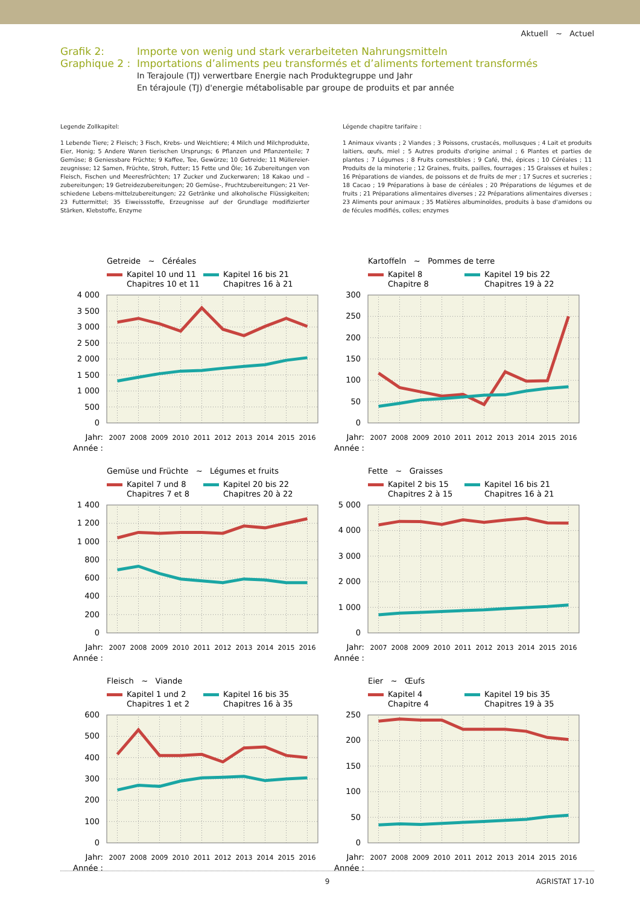Aktuell ~ Actuel
Grafik 2:
Graphique 2 :
Importe von wenig und stark verarbeiteten Nahrungsmitteln
Importations d’aliments peu transformés et d’aliments fortement transformés
In Terajoule (TJ) verwertbare Energie nach Produktegruppe und Jahr
En térajoule (TJ) d'energie métabolisable par groupe de produits et par année
Legende Zollkapitel:
1 Lebende Tiere; 2 Fleisch; 3 Fisch, Krebs- und Weichtiere; 4 Milch und Milchprodukte, Eier, Honig; 5 Andere Waren tierischen Ursprungs; 6 Pflanzen und Pflanzenteile; 7 Gemüse; 8 Geniessbare Früchte; 9 Kaffee, Tee, Gewürze; 10 Getreide; 11 Müllereier-zeugnisse; 12 Samen, Früchte, Stroh, Futter; 15 Fette und Öle; 16 Zubereitungen von Fleisch, Fischen und Meeresfrüchten; 17 Zucker und Zuckerwaren; 18 Kakao und –zubereitungen; 19 Getreidezubereitungen; 20 Gemüse-, Fruchtzubereitungen; 21 Ver-schiedene Lebens-mittelzubereitungen; 22 Getränke und alkoholische Flüssigkeiten; 23 Futtermittel; 35 Eiweissstoffe, Erzeugnisse auf der Grundlage modifizierter Stärken, Klebstoffe, Enzyme
Légende chapitre tarifaire :
1 Animaux vivants ; 2 Viandes ; 3 Poissons, crustacés, mollusques ; 4 Lait et produits laitiers, œufs, miel ; 5 Autres produits d'origine animal ; 6 Plantes et parties de plantes ; 7 Légumes ; 8 Fruits comestibles ; 9 Café, thé, épices ; 10 Céréales ; 11 Produits de la minoterie ; 12 Graines, fruits, pailles, fourrages ; 15 Graisses et huiles ; 16 Préparations de viandes, de poissons et de fruits de mer ; 17 Sucres et sucreries ; 18 Cacao ; 19 Préparations à base de céréales ; 20 Préparations de légumes et de fruits ; 21 Préparations alimentaires diverses ; 22 Préparations alimentaires diverses ; 23 Aliments pour animaux ; 35 Matières albuminoïdes, produits à base d'amidons ou de fécules modifiés, colles; enzymes
Getreide ~ Céréales
Kapitel 10 und 11
Chapitres 10 et 11
Kapitel 16 bis 21
Chapitres 16 à 21
0
500
1 000
1 500
2 000
2 500
3 000
3 500
4 000
Jahr:
Année :
2007
2008
2009
2010
2011
2012
2013
2014
2015
2016
Kartoffeln ~ Pommes de terre
Kapitel 8
Chapitre 8
Kapitel 19 bis 22
Chapitres 19 à 22
0
50
100
150
200
250
300
Jahr:
Année :
2007
2008
2009
2010
2011
2012
2013
2014
2015
2016
Gemüse und Früchte ~ Légumes et fruits
Kapitel 7 und 8
Chapitres 7 et 8
Kapitel 20 bis 22
Chapitres 20 à 22
0
200
400
600
800
1 000
1 200
1 400
Jahr:
Année :
2007
2008
2009
2010
2011
2012
2013
2014
2015
2016
Fette ~ Graisses
Kapitel 2 bis 15
Chapitres 2 à 15
Kapitel 16 bis 21
Chapitres 16 à 21
0
1 000
2 000
3 000
4 000
5 000
Jahr:
Année :
2007
2008
2009
2010
2011
2012
2013
2014
2015
2016
Fleisch ~ Viande
Kapitel 1 und 2
Chapitres 1 et 2
Kapitel 16 bis 35
Chapitres 16 à 35
0
100
200
300
400
500
600
Jahr:
Année :
2007
2008
2009
2010
2011
2012
2013
2014
2015
2016
Eier ~ Œufs
Kapitel 4
Chapitre 4
Kapitel 19 bis 35
Chapitres 19 à 35
0
50
100
150
200
250
Jahr:
Année :
2007
2008
2009
2010
2011
2012
2013
2014
2015
2016
9 AGRISTAT 17-10